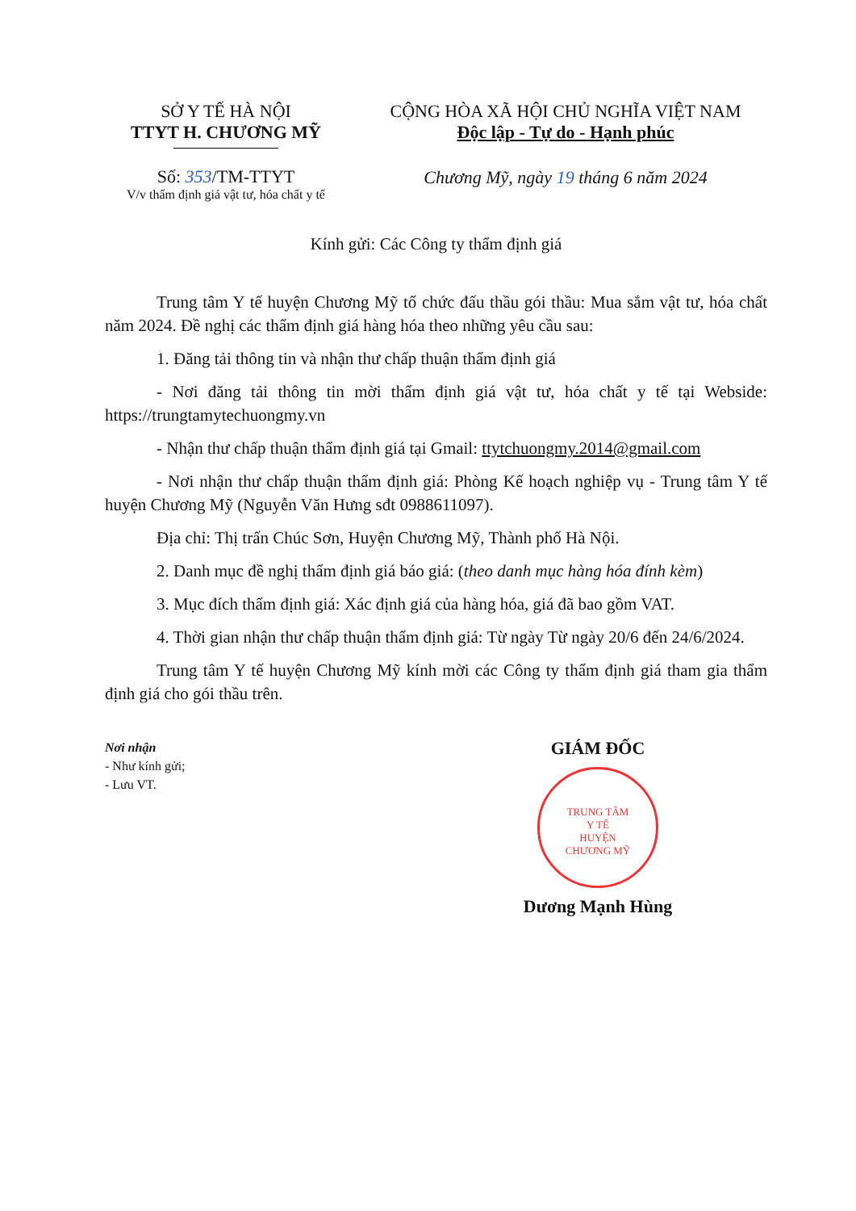SỞ Y TẾ HÀ NỘI
TTYT H. CHƯƠNG MỸ
Số: 353/TM-TTYT
V/v thẩm định giá vật tư, hóa chất y tế
CỘNG HÒA XÃ HỘI CHỦ NGHĨA VIỆT NAM
Độc lập - Tự do - Hạnh phúc
Chương Mỹ, ngày 19 tháng 6 năm 2024
Kính gửi: Các Công ty thẩm định giá
Trung tâm Y tế huyện Chương Mỹ tổ chức đấu thầu gói thầu: Mua sắm vật tư, hóa chất năm 2024. Đề nghị các thẩm định giá hàng hóa theo những yêu cầu sau:
1. Đăng tải thông tin và nhận thư chấp thuận thẩm định giá
- Nơi đăng tải thông tin mời thẩm định giá vật tư, hóa chất y tế tại Webside: https://trungtamytechuongmy.vn
- Nhận thư chấp thuận thẩm định giá tại Gmail: ttytchuongmy.2014@gmail.com
- Nơi nhận thư chấp thuận thẩm định giá: Phòng Kế hoạch nghiệp vụ - Trung tâm Y tế huyện Chương Mỹ (Nguyễn Văn Hưng sđt 0988611097).
Địa chỉ: Thị trấn Chúc Sơn, Huyện Chương Mỹ, Thành phố Hà Nội.
2. Danh mục đề nghị thẩm định giá báo giá: (theo danh mục hàng hóa đính kèm)
3. Mục đích thẩm định giá: Xác định giá của hàng hóa, giá đã bao gồm VAT.
4. Thời gian nhận thư chấp thuận thẩm định giá: Từ ngày Từ ngày 20/6 đến 24/6/2024.
Trung tâm Y tế huyện Chương Mỹ kính mời các Công ty thẩm định giá tham gia thẩm định giá cho gói thầu trên.
Nơi nhận
- Như kính gửi;
- Lưu VT.
GIÁM ĐỐC
TRUNG TÂM
Y TẾ
HUYỆN
CHƯƠNG MỸ
Dương Mạnh Hùng